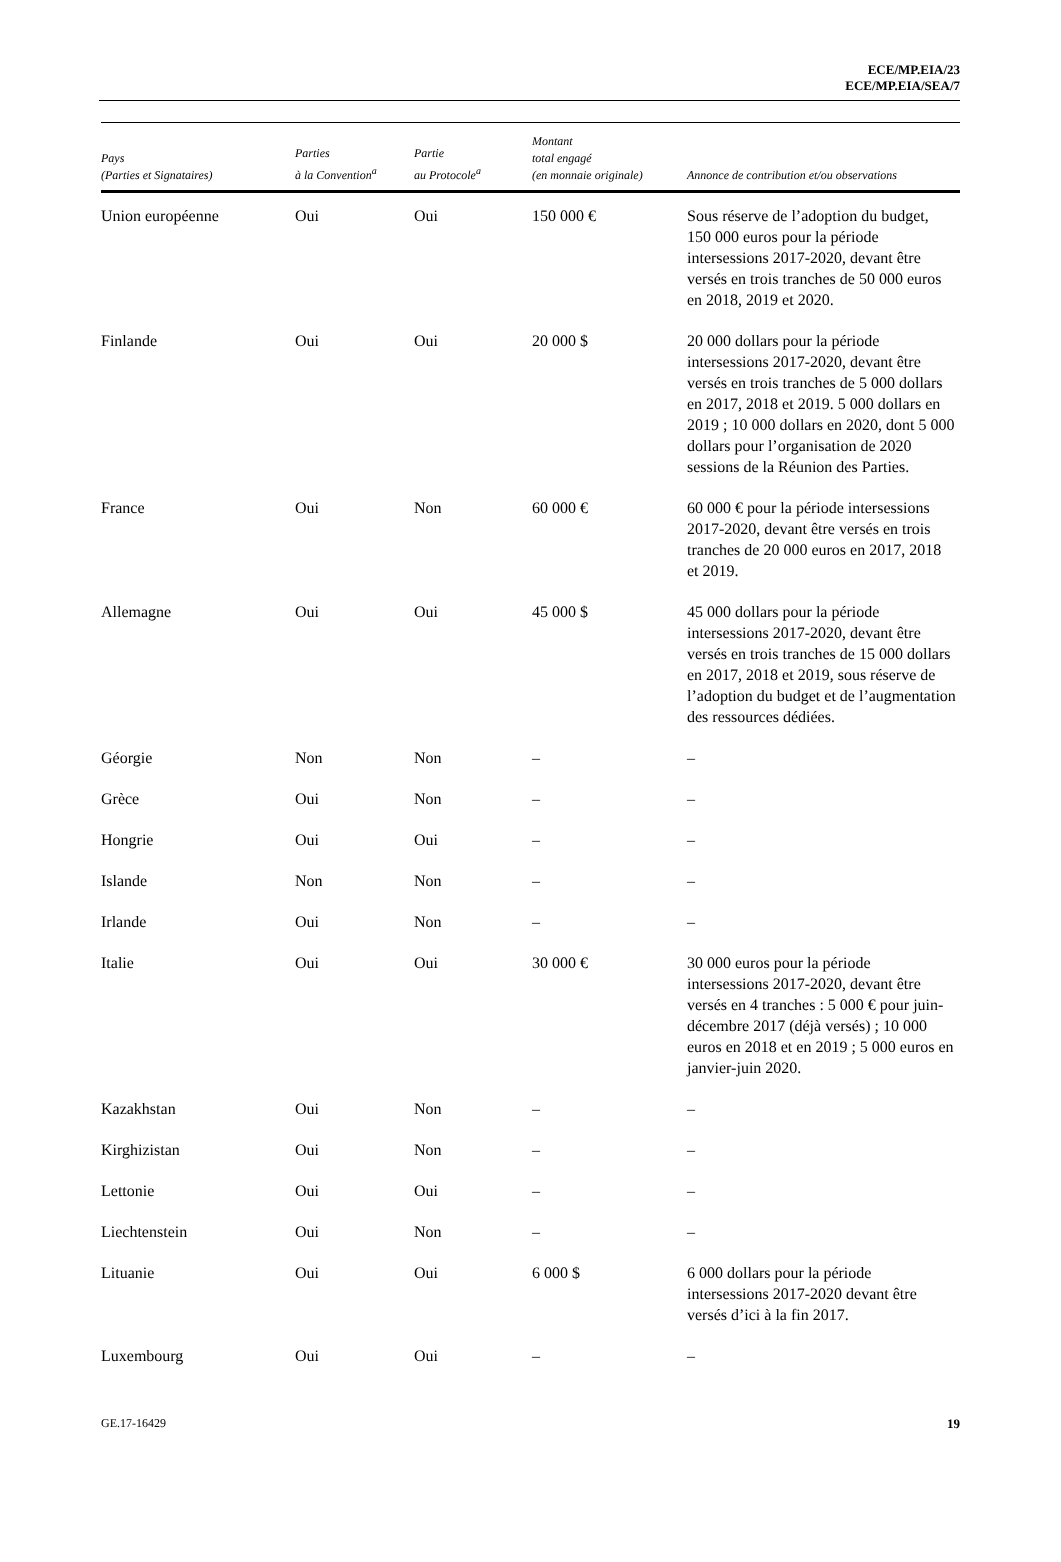ECE/MP.EIA/23
ECE/MP.EIA/SEA/7
| Pays (Parties et Signataires) | Parties à la Convention<sup>a</sup> | Partie au Protocole<sup>a</sup> | Montant total engagé (en monnaie originale) | Annonce de contribution et/ou observations |
| --- | --- | --- | --- | --- |
| Union européenne | Oui | Oui | 150 000 € | Sous réserve de l’adoption du budget, 150 000 euros pour la période intersessions 2017-2020, devant être versés en trois tranches de 50 000 euros en 2018, 2019 et 2020. |
| Finlande | Oui | Oui | 20 000 $ | 20 000 dollars pour la période intersessions 2017-2020, devant être versés en trois tranches de 5 000 dollars en 2017, 2018 et 2019. 5 000 dollars en 2019 ; 10 000 dollars en 2020, dont 5 000 dollars pour l’organisation de 2020 sessions de la Réunion des Parties. |
| France | Oui | Non | 60 000 € | 60 000 € pour la période intersessions 2017-2020, devant être versés en trois tranches de 20 000 euros en 2017, 2018 et 2019. |
| Allemagne | Oui | Oui | 45 000 $ | 45 000 dollars pour la période intersessions 2017-2020, devant être versés en trois tranches de 15 000 dollars en 2017, 2018 et 2019, sous réserve de l’adoption du budget et de l’augmentation des ressources dédiées. |
| Géorgie | Non | Non | – | – |
| Grèce | Oui | Non | – | – |
| Hongrie | Oui | Oui | – | – |
| Islande | Non | Non | – | – |
| Irlande | Oui | Non | – | – |
| Italie | Oui | Oui | 30 000 € | 30 000 euros pour la période intersessions 2017-2020, devant être versés en 4 tranches : 5 000 € pour juin-décembre 2017 (déjà versés) ; 10 000 euros en 2018 et en 2019 ; 5 000 euros en janvier-juin 2020. |
| Kazakhstan | Oui | Non | – | – |
| Kirghizistan | Oui | Non | – | – |
| Lettonie | Oui | Oui | – | – |
| Liechtenstein | Oui | Non | – | – |
| Lituanie | Oui | Oui | 6 000 $ | 6 000 dollars pour la période intersessions 2017-2020 devant être versés d’ici à la fin 2017. |
| Luxembourg | Oui | Oui | – | – |
GE.17-16429 19